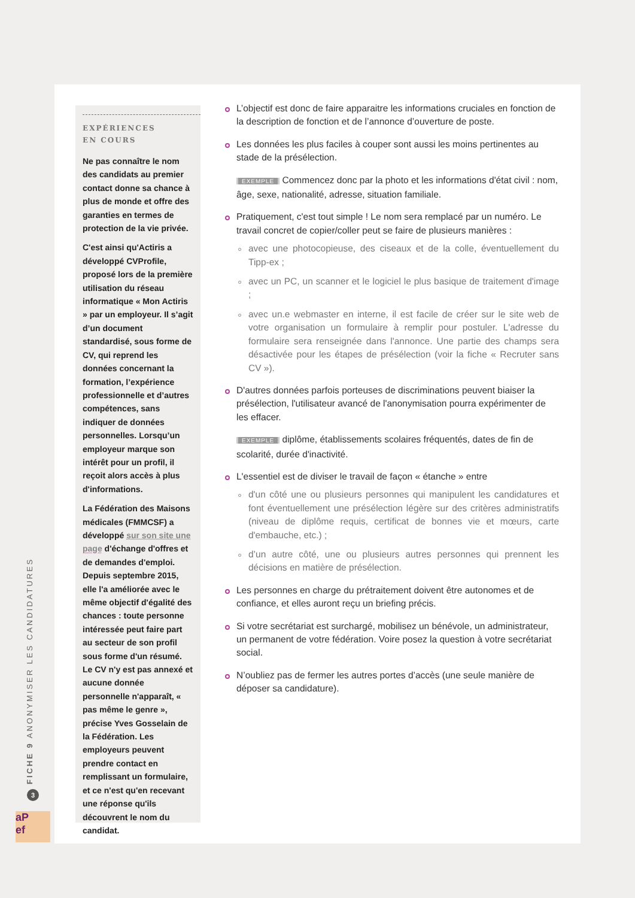EXPÉRIENCES
EN COURS
Ne pas connaître le nom des candidats au premier contact donne sa chance à plus de monde et offre des garanties en termes de protection de la vie privée.
C'est ainsi qu'Actiris a développé CVProfile, proposé lors de la première utilisation du réseau informatique « Mon Actiris » par un employeur. Il s’agit d’un document standardisé, sous forme de CV, qui reprend les données concernant la formation, l’expérience professionnelle et d’autres compétences, sans indiquer de données personnelles. Lorsqu’un employeur marque son intérêt pour un profil, il reçoit alors accès à plus d'informations.
La Fédération des Maisons médicales (FMMCSF) a développé sur son site une page d'échange d'offres et de demandes d'emploi. Depuis septembre 2015, elle l'a améliorée avec le même objectif d'égalité des chances : toute personne intéressée peut faire part au secteur de son profil sous forme d'un résumé. Le CV n'y est pas annexé et aucune donnée personnelle n'apparaît, « pas même le genre », précise Yves Gosselain de la Fédération. Les employeurs peuvent prendre contact en remplissant un formulaire, et ce n'est qu'en recevant une réponse qu'ils découvrent le nom du candidat.
L’objectif est donc de faire apparaitre les informations cruciales en fonction de la description de fonction et de l’annonce d’ouverture de poste.
Les données les plus faciles à couper sont aussi les moins pertinentes au stade de la présélection.
EXEMPLE Commencez donc par la photo et les informations d'état civil : nom, âge, sexe, nationalité, adresse, situation familiale.
Pratiquement, c'est tout simple ! Le nom sera remplacé par un numéro. Le travail concret de copier/coller peut se faire de plusieurs manières :
avec une photocopieuse, des ciseaux et de la colle, éventuellement du Tipp-ex ;
avec un PC, un scanner et le logiciel le plus basique de traitement d'image ;
avec un.e webmaster en interne, il est facile de créer sur le site web de votre organisation un formulaire à remplir pour postuler. L'adresse du formulaire sera renseignée dans l'annonce. Une partie des champs sera désactivée pour les étapes de présélection (voir la fiche « Recruter sans CV »).
D'autres données parfois porteuses de discriminations peuvent biaiser la présélection, l'utilisateur avancé de l'anonymisation pourra expérimenter de les effacer.
EXEMPLE diplôme, établissements scolaires fréquentés, dates de fin de scolarité, durée d'inactivité.
L'essentiel est de diviser le travail de façon « étanche » entre
d'un côté une ou plusieurs personnes qui manipulent les candidatures et font éventuellement une présélection légère sur des critères administratifs (niveau de diplôme requis, certificat de bonnes vie et mœurs, carte d'embauche, etc.) ;
d’un autre côté, une ou plusieurs autres personnes qui prennent les décisions en matière de présélection.
Les personnes en charge du prétraitement doivent être autonomes et de confiance, et elles auront reçu un briefing précis.
Si votre secrétariat est surchargé, mobilisez un bénévole, un administrateur, un permanent de votre fédération. Voire posez la question à votre secrétariat social.
N’oubliez pas de fermer les autres portes d’accès (une seule manière de déposer sa candidature).
FICHE 9 ANONYMISER LES CANDIDATURES 3
aP
ef